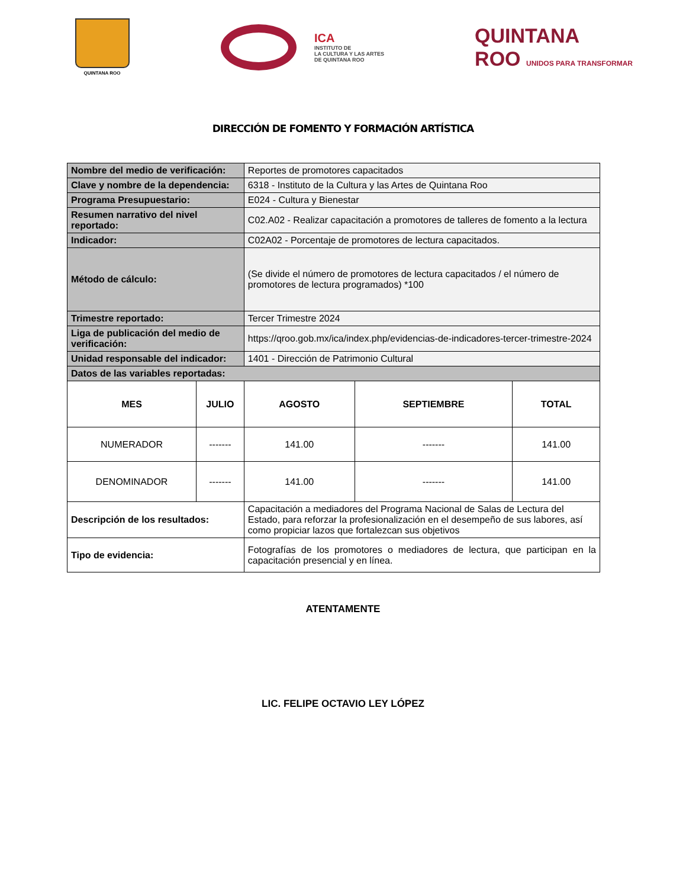QUINTANA ROO
ICA
INSTITUTO DE
LA CULTURA Y LAS ARTES
DE QUINTANA ROO
QUINTANA
ROO UNIDOS PARA TRANSFORMAR
DIRECCIÓN DE FOMENTO Y FORMACIÓN ARTÍSTICA
| Nombre del medio de verificación: | | Reportes de promotores capacitados | | |
| Clave y nombre de la dependencia: | | 6318 - Instituto de la Cultura y las Artes de Quintana Roo | | |
| Programa Presupuestario: | | E024 - Cultura y Bienestar | | |
| Resumen narrativo del nivel reportado: | | C02.A02 - Realizar capacitación a promotores de talleres de fomento a la lectura | | |
| Indicador: | | C02A02 - Porcentaje de promotores de lectura capacitados. | | |
| Método de cálculo: | | (Se divide el número de promotores de lectura capacitados / el número de promotores de lectura programados) *100 | | |
| Trimestre reportado: | | Tercer Trimestre 2024 | | |
| Liga de publicación del medio de verificación: | | https://qroo.gob.mx/ica/index.php/evidencias-de-indicadores-tercer-trimestre-2024 | | |
| Unidad responsable del indicador: | | 1401 - Dirección de Patrimonio Cultural | | |
| Datos de las variables reportadas: | | | | |
| MES | JULIO | AGOSTO | SEPTIEMBRE | TOTAL |
| NUMERADOR | ------- | 141.00 | ------- | 141.00 |
| DENOMINADOR | ------- | 141.00 | ------- | 141.00 |
| Descripción de los resultados: | | Capacitación a mediadores del Programa Nacional de Salas de Lectura del Estado, para reforzar la profesionalización en el desempeño de sus labores, así como propiciar lazos que fortalezcan sus objetivos | | |
| Tipo de evidencia: | | Fotografías de los promotores o mediadores de lectura, que participan en la capacitación presencial y en línea. | | |
ATENTAMENTE
LIC. FELIPE OCTAVIO LEY LÓPEZ